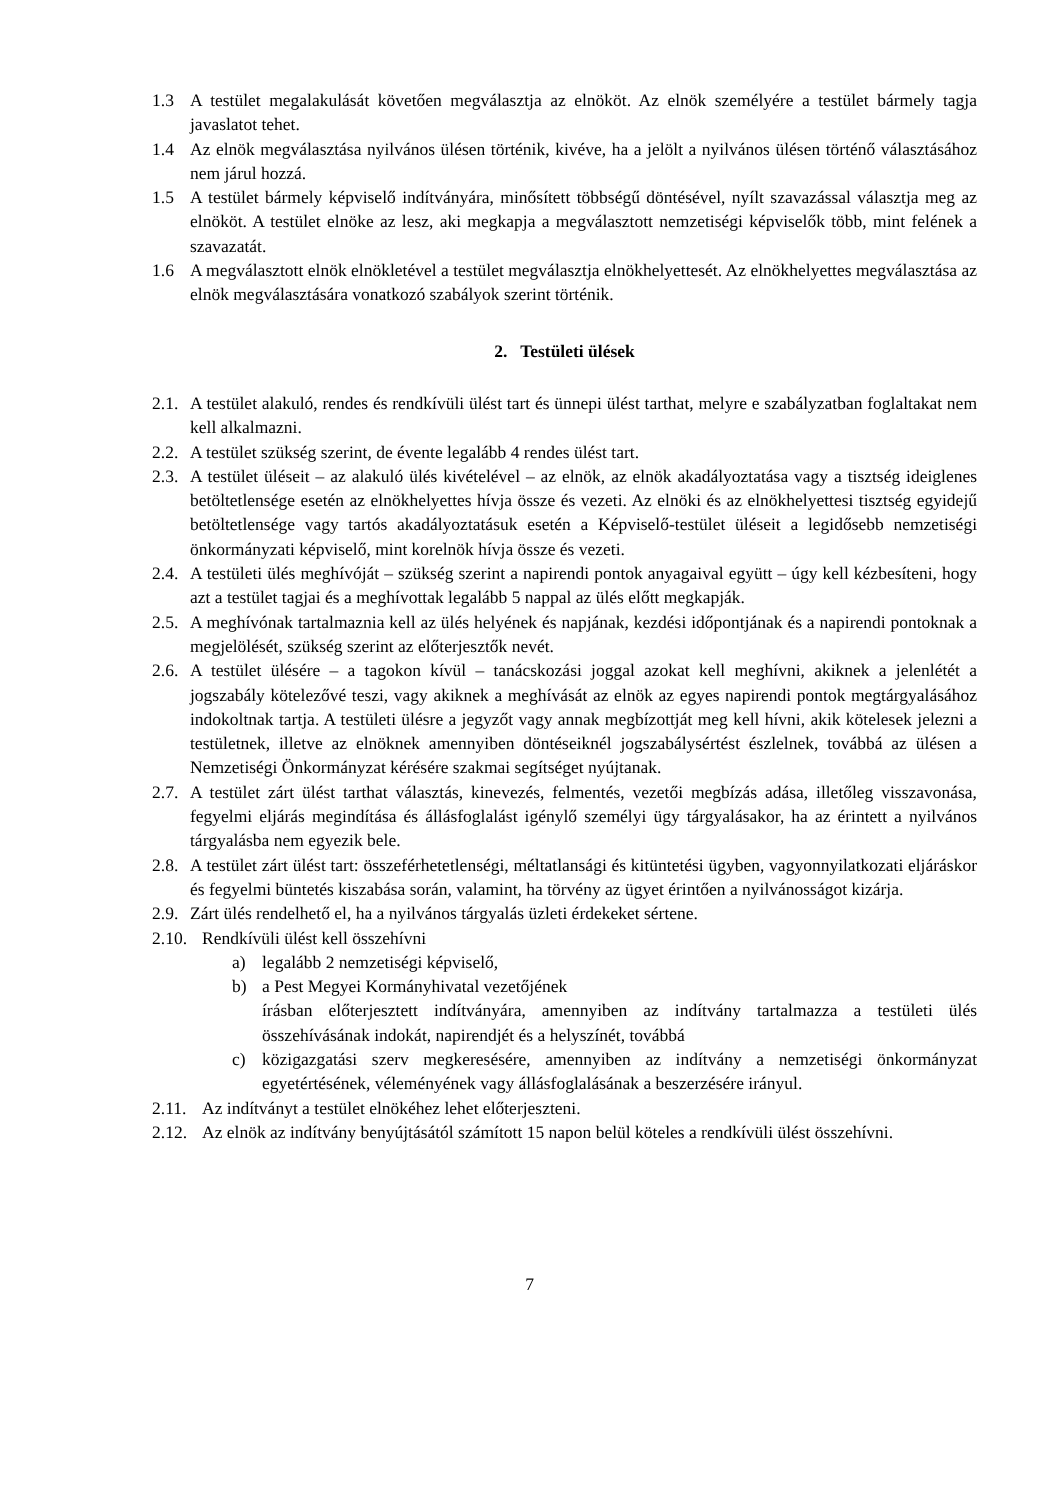1.3 A testület megalakulását követően megválasztja az elnököt. Az elnök személyére a testület bármely tagja javaslatot tehet.
1.4 Az elnök megválasztása nyilvános ülésen történik, kivéve, ha a jelölt a nyilvános ülésen történő választásához nem járul hozzá.
1.5 A testület bármely képviselő indítványára, minősített többségű döntésével, nyílt szavazással választja meg az elnököt. A testület elnöke az lesz, aki megkapja a megválasztott nemzetiségi képviselők több, mint felének a szavazatát.
1.6 A megválasztott elnök elnökletével a testület megválasztja elnökhelyettesét. Az elnökhelyettes megválasztása az elnök megválasztására vonatkozó szabályok szerint történik.
2. Testületi ülések
2.1. A testület alakuló, rendes és rendkívüli ülést tart és ünnepi ülést tarthat, melyre e szabályzatban foglaltakat nem kell alkalmazni.
2.2. A testület szükség szerint, de évente legalább 4 rendes ülést tart.
2.3. A testület üléseit – az alakuló ülés kivételével – az elnök, az elnök akadályoztatása vagy a tisztség ideiglenes betöltetlensége esetén az elnökhelyettes hívja össze és vezeti. Az elnöki és az elnökhelyettesi tisztség egyidejű betöltetlensége vagy tartós akadályoztatásuk esetén a Képviselő-testület üléseit a legidősebb nemzetiségi önkormányzati képviselő, mint korelnök hívja össze és vezeti.
2.4. A testületi ülés meghívóját – szükség szerint a napirendi pontok anyagaival együtt – úgy kell kézbesíteni, hogy azt a testület tagjai és a meghívottak legalább 5 nappal az ülés előtt megkapják.
2.5. A meghívónak tartalmaznia kell az ülés helyének és napjának, kezdési időpontjának és a napirendi pontoknak a megjelölését, szükség szerint az előterjesztők nevét.
2.6. A testület ülésére – a tagokon kívül – tanácskozási joggal azokat kell meghívni, akiknek a jelenlétét a jogszabály kötelezővé teszi, vagy akiknek a meghívását az elnök az egyes napirendi pontok megtárgyalásához indokoltnak tartja. A testületi ülésre a jegyzőt vagy annak megbízottját meg kell hívni, akik kötelesek jelezni a testületnek, illetve az elnöknek amennyiben döntéseiknél jogszabálysértést észlelnek, továbbá az ülésen a Nemzetiségi Önkormányzat kérésére szakmai segítséget nyújtanak.
2.7. A testület zárt ülést tarthat választás, kinevezés, felmentés, vezetői megbízás adása, illetőleg visszavonása, fegyelmi eljárás megindítása és állásfoglalást igénylő személyi ügy tárgyalásakor, ha az érintett a nyilvános tárgyalásba nem egyezik bele.
2.8. A testület zárt ülést tart: összeférhetetlenségi, méltatlansági és kitüntetési ügyben, vagyonnyilatkozati eljáráskor és fegyelmi büntetés kiszabása során, valamint, ha törvény az ügyet érintően a nyilvánosságot kizárja.
2.9. Zárt ülés rendelhető el, ha a nyilvános tárgyalás üzleti érdekeket sértene.
2.10. Rendkívüli ülést kell összehívni
a) legalább 2 nemzetiségi képviselő,
b) a Pest Megyei Kormányhivatal vezetőjének
írásban előterjesztett indítványára, amennyiben az indítvány tartalmazza a testületi ülés összehívásának indokát, napirendjét és a helyszínét, továbbá
c) közigazgatási szerv megkeresésére, amennyiben az indítvány a nemzetiségi önkormányzat egyetértésének, véleményének vagy állásfoglalásának a beszerzésére irányul.
2.11. Az indítványt a testület elnökéhez lehet előterjeszteni.
2.12. Az elnök az indítvány benyújtásától számított 15 napon belül köteles a rendkívüli ülést összehívni.
7